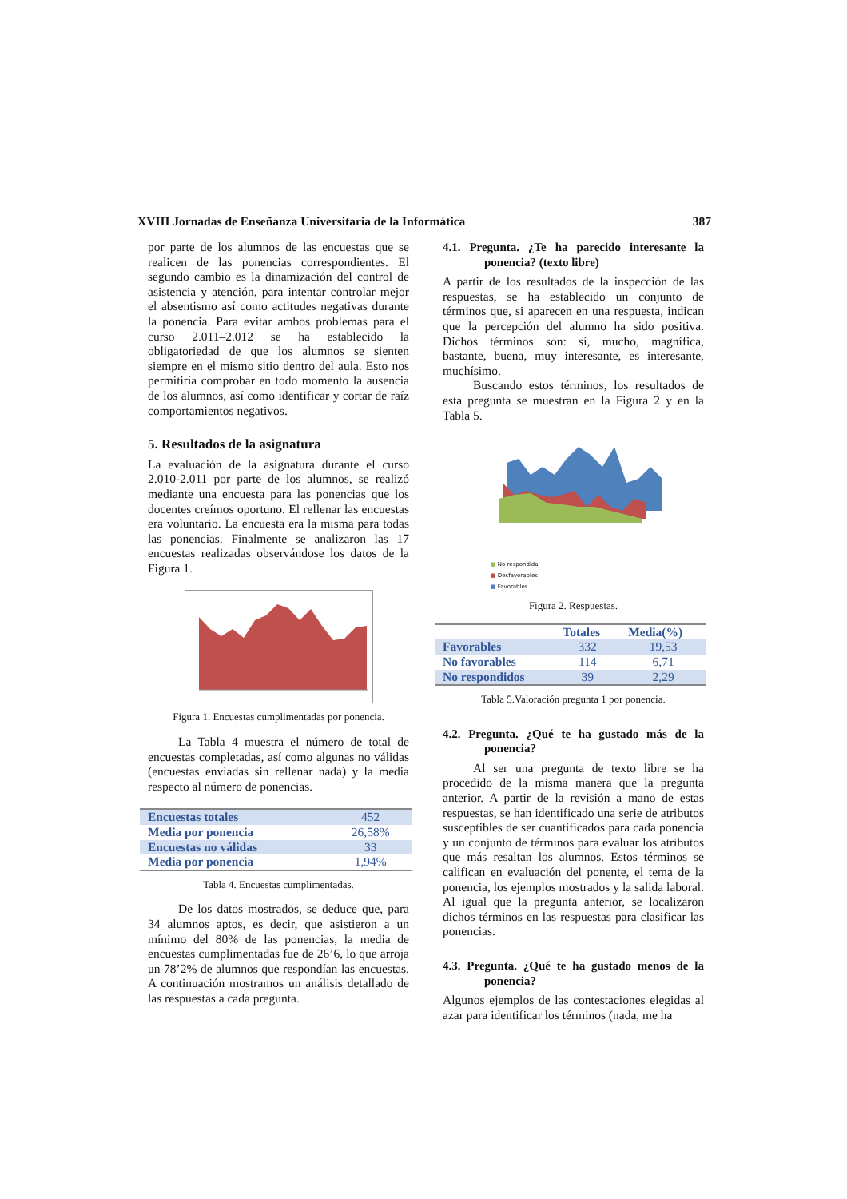XVIII Jornadas de Enseñanza Universitaria de la Informática 387
por parte de los alumnos de las encuestas que se realicen de las ponencias correspondientes. El segundo cambio es la dinamización del control de asistencia y atención, para intentar controlar mejor el absentismo así como actitudes negativas durante la ponencia. Para evitar ambos problemas para el curso 2.011–2.012 se ha establecido la obligatoriedad de que los alumnos se sienten siempre en el mismo sitio dentro del aula. Esto nos permitiría comprobar en todo momento la ausencia de los alumnos, así como identificar y cortar de raíz comportamientos negativos.
5. Resultados de la asignatura
La evaluación de la asignatura durante el curso 2.010-2.011 por parte de los alumnos, se realizó mediante una encuesta para las ponencias que los docentes creímos oportuno. El rellenar las encuestas era voluntario. La encuesta era la misma para todas las ponencias. Finalmente se analizaron las 17 encuestas realizadas observándose los datos de la Figura 1.
Figura 1. Encuestas cumplimentadas por ponencia.
La Tabla 4 muestra el número de total de encuestas completadas, así como algunas no válidas (encuestas enviadas sin rellenar nada) y la media respecto al número de ponencias.
| Encuestas totales | 452 |
| Media por ponencia | 26,58% |
| Encuestas no válidas | 33 |
| Media por ponencia | 1,94% |
Tabla 4. Encuestas cumplimentadas.
De los datos mostrados, se deduce que, para 34 alumnos aptos, es decir, que asistieron a un mínimo del 80% de las ponencias, la media de encuestas cumplimentadas fue de 26’6, lo que arroja un 78’2% de alumnos que respondían las encuestas. A continuación mostramos un análisis detallado de las respuestas a cada pregunta.
4.1. Pregunta. ¿Te ha parecido interesante la ponencia? (texto libre)
A partir de los resultados de la inspección de las respuestas, se ha establecido un conjunto de términos que, si aparecen en una respuesta, indican que la percepción del alumno ha sido positiva. Dichos términos son: sí, mucho, magnífica, bastante, buena, muy interesante, es interesante, muchísimo.
Buscando estos términos, los resultados de esta pregunta se muestran en la Figura 2 y en la Tabla 5.
■ No respondida
■ Desfavorables
■ Favorables
Figura 2. Respuestas.
| | Totales | Media(%) |
| --- | --- | --- |
| Favorables | 332 | 19,53 |
| No favorables | 114 | 6,71 |
| No respondidos | 39 | 2,29 |
Tabla 5.Valoración pregunta 1 por ponencia.
4.2. Pregunta. ¿Qué te ha gustado más de la ponencia?
Al ser una pregunta de texto libre se ha procedido de la misma manera que la pregunta anterior. A partir de la revisión a mano de estas respuestas, se han identificado una serie de atributos susceptibles de ser cuantificados para cada ponencia y un conjunto de términos para evaluar los atributos que más resaltan los alumnos. Estos términos se califican en evaluación del ponente, el tema de la ponencia, los ejemplos mostrados y la salida laboral. Al igual que la pregunta anterior, se localizaron dichos términos en las respuestas para clasificar las ponencias.
4.3. Pregunta. ¿Qué te ha gustado menos de la ponencia?
Algunos ejemplos de las contestaciones elegidas al azar para identificar los términos (nada, me ha